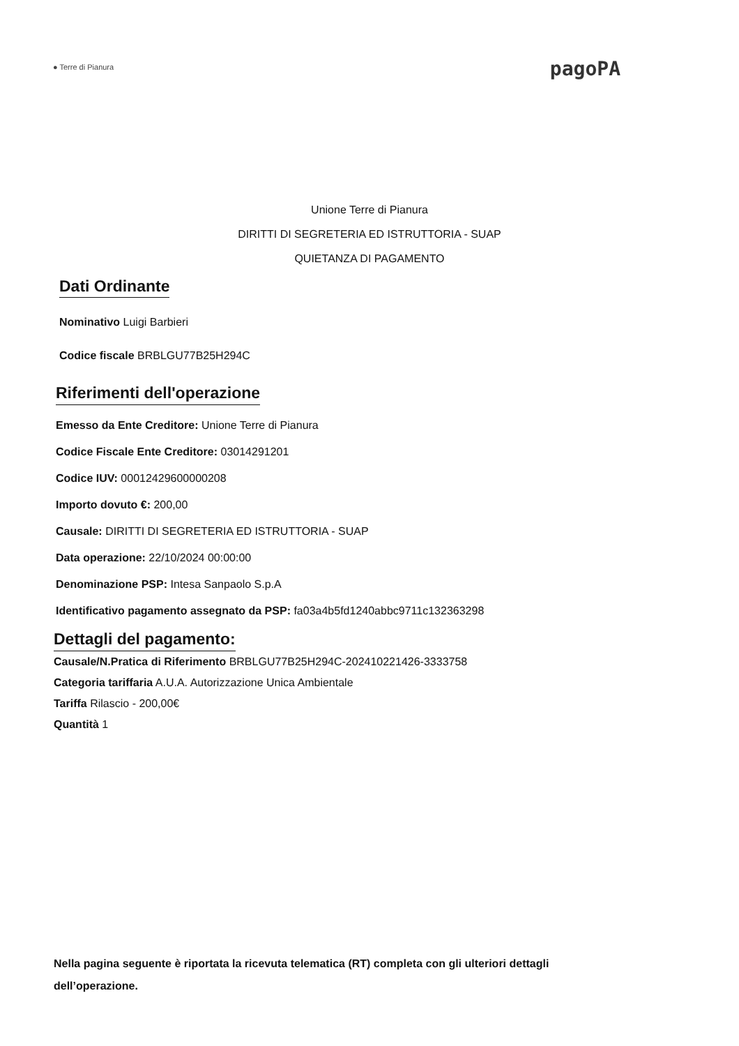● Terre di Pianura
pagoPA
Unione Terre di Pianura
DIRITTI DI SEGRETERIA ED ISTRUTTORIA - SUAP
QUIETANZA DI PAGAMENTO
Dati Ordinante
Nominativo Luigi Barbieri
Codice fiscale BRBLGU77B25H294C
Riferimenti dell'operazione
Emesso da Ente Creditore: Unione Terre di Pianura
Codice Fiscale Ente Creditore: 03014291201
Codice IUV: 00012429600000208
Importo dovuto €: 200,00
Causale: DIRITTI DI SEGRETERIA ED ISTRUTTORIA - SUAP
Data operazione: 22/10/2024 00:00:00
Denominazione PSP: Intesa Sanpaolo S.p.A
Identificativo pagamento assegnato da PSP: fa03a4b5fd1240abbc9711c132363298
Dettagli del pagamento:
Causale/N.Pratica di Riferimento BRBLGU77B25H294C-202410221426-3333758
Categoria tariffaria A.U.A. Autorizzazione Unica Ambientale
Tariffa Rilascio - 200,00€
Quantità 1
Nella pagina seguente è riportata la ricevuta telematica (RT) completa con gli ulteriori dettagli dell’operazione.